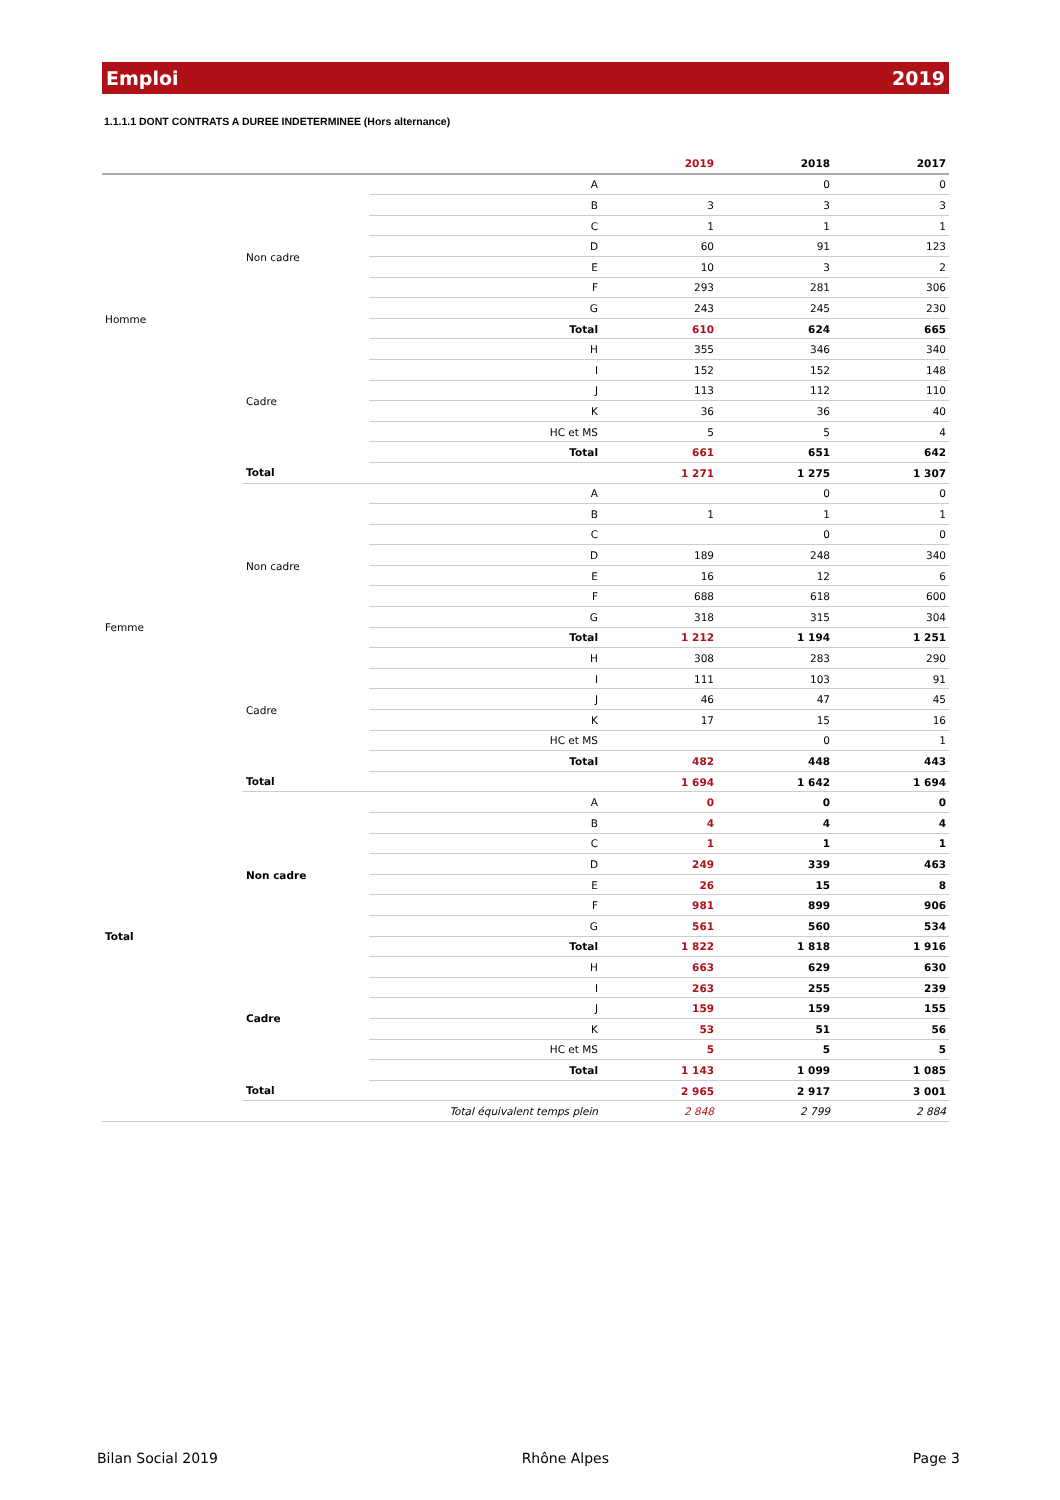Emploi 2019
1.1.1.1 DONT CONTRATS A DUREE INDETERMINEE (Hors alternance)
| | | | 2019 | 2018 | 2017 |
| --- | --- | --- | --- | --- | --- |
| Homme | Non cadre | A | | 0 | 0 |
| | | B | 3 | 3 | 3 |
| | | C | 1 | 1 | 1 |
| | | D | 60 | 91 | 123 |
| | | E | 10 | 3 | 2 |
| | | F | 293 | 281 | 306 |
| | | G | 243 | 245 | 230 |
| | | Total | 610 | 624 | 665 |
| | Cadre | H | 355 | 346 | 340 |
| | | I | 152 | 152 | 148 |
| | | J | 113 | 112 | 110 |
| | | K | 36 | 36 | 40 |
| | | HC et MS | 5 | 5 | 4 |
| | | Total | 661 | 651 | 642 |
| | Total | | 1 271 | 1 275 | 1 307 |
| Femme | Non cadre | A | | 0 | 0 |
| | | B | 1 | 1 | 1 |
| | | C | | 0 | 0 |
| | | D | 189 | 248 | 340 |
| | | E | 16 | 12 | 6 |
| | | F | 688 | 618 | 600 |
| | | G | 318 | 315 | 304 |
| | | Total | 1 212 | 1 194 | 1 251 |
| | Cadre | H | 308 | 283 | 290 |
| | | I | 111 | 103 | 91 |
| | | J | 46 | 47 | 45 |
| | | K | 17 | 15 | 16 |
| | | HC et MS | | 0 | 1 |
| | | Total | 482 | 448 | 443 |
| | Total | | 1 694 | 1 642 | 1 694 |
| Total | Non cadre | A | 0 | 0 | 0 |
| | | B | 4 | 4 | 4 |
| | | C | 1 | 1 | 1 |
| | | D | 249 | 339 | 463 |
| | | E | 26 | 15 | 8 |
| | | F | 981 | 899 | 906 |
| | | G | 561 | 560 | 534 |
| | | Total | 1 822 | 1 818 | 1 916 |
| | Cadre | H | 663 | 629 | 630 |
| | | I | 263 | 255 | 239 |
| | | J | 159 | 159 | 155 |
| | | K | 53 | 51 | 56 |
| | | HC et MS | 5 | 5 | 5 |
| | | Total | 1 143 | 1 099 | 1 085 |
| | Total | | 2 965 | 2 917 | 3 001 |
| | | Total équivalent temps plein | 2 848 | 2 799 | 2 884 |
Bilan Social 2019 Rhône Alpes Page 3